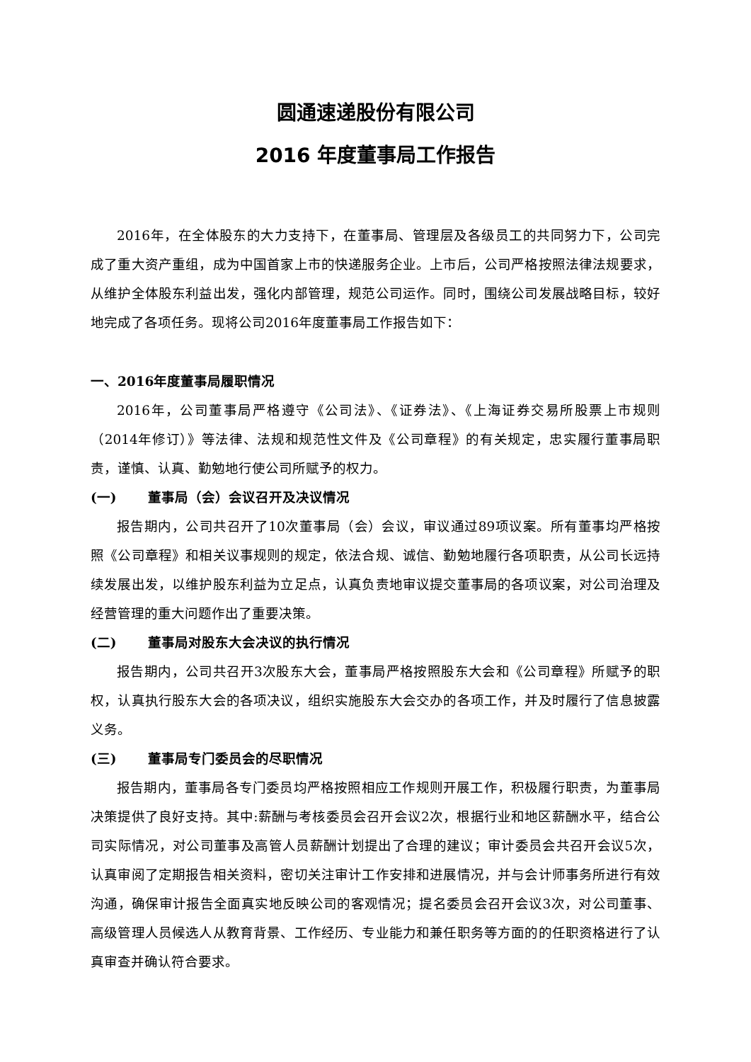圆通速递股份有限公司
2016 年度董事局工作报告
2016年，在全体股东的大力支持下，在董事局、管理层及各级员工的共同努力下，公司完成了重大资产重组，成为中国首家上市的快递服务企业。上市后，公司严格按照法律法规要求，从维护全体股东利益出发，强化内部管理，规范公司运作。同时，围绕公司发展战略目标，较好地完成了各项任务。现将公司2016年度董事局工作报告如下：
一、2016年度董事局履职情况
2016年，公司董事局严格遵守《公司法》、《证券法》、《上海证券交易所股票上市规则（2014年修订）》等法律、法规和规范性文件及《公司章程》的有关规定，忠实履行董事局职责，谨慎、认真、勤勉地行使公司所赋予的权力。
(一) 董事局（会）会议召开及决议情况
报告期内，公司共召开了10次董事局（会）会议，审议通过89项议案。所有董事均严格按照《公司章程》和相关议事规则的规定，依法合规、诚信、勤勉地履行各项职责，从公司长远持续发展出发，以维护股东利益为立足点，认真负责地审议提交董事局的各项议案，对公司治理及经营管理的重大问题作出了重要决策。
(二) 董事局对股东大会决议的执行情况
报告期内，公司共召开3次股东大会，董事局严格按照股东大会和《公司章程》所赋予的职权，认真执行股东大会的各项决议，组织实施股东大会交办的各项工作，并及时履行了信息披露义务。
(三) 董事局专门委员会的尽职情况
报告期内，董事局各专门委员均严格按照相应工作规则开展工作，积极履行职责，为董事局决策提供了良好支持。其中:薪酬与考核委员会召开会议2次，根据行业和地区薪酬水平，结合公司实际情况，对公司董事及高管人员薪酬计划提出了合理的建议；审计委员会共召开会议5次，认真审阅了定期报告相关资料，密切关注审计工作安排和进展情况，并与会计师事务所进行有效沟通，确保审计报告全面真实地反映公司的客观情况；提名委员会召开会议3次，对公司董事、高级管理人员候选人从教育背景、工作经历、专业能力和兼任职务等方面的的任职资格进行了认真审查并确认符合要求。